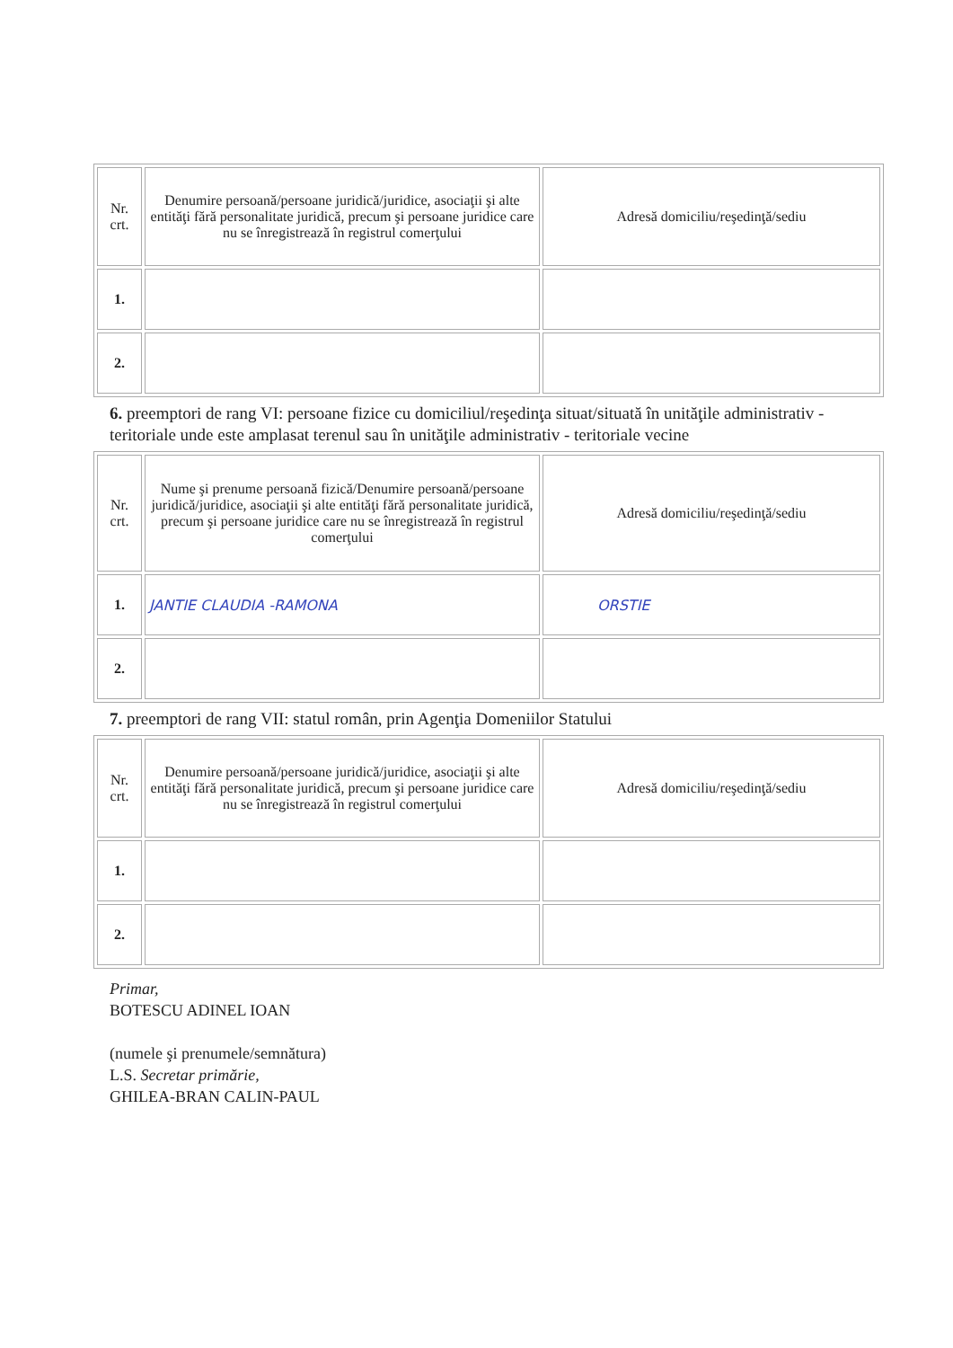| Nr. crt. | Denumire persoană/persoane juridică/juridice, asociaţii şi alte entităţi fără personalitate juridică, precum şi persoane juridice care nu se înregistrează în registrul comerţului | Adresă domiciliu/reşedinţă/sediu |
| --- | --- | --- |
| 1. | | |
| 2. | | |
6. preemptori de rang VI: persoane fizice cu domiciliul/reşedinţa situat/situată în unităţile administrativ - teritoriale unde este amplasat terenul sau în unităţile administrativ - teritoriale vecine
| Nr. crt. | Nume şi prenume persoană fizică/Denumire persoană/persoane juridică/juridice, asociaţii şi alte entităţi fără personalitate juridică, precum şi persoane juridice care nu se înregistrează în registrul comerţului | Adresă domiciliu/reşedinţă/sediu |
| --- | --- | --- |
| 1. | JANTIE CLAUDIA -RAMONA | ORSTIE |
| 2. | | |
7. preemptori de rang VII: statul român, prin Agenţia Domeniilor Statului
| Nr. crt. | Denumire persoană/persoane juridică/juridice, asociaţii şi alte entităţi fără personalitate juridică, precum şi persoane juridice care nu se înregistrează în registrul comerţului | Adresă domiciliu/reşedinţă/sediu |
| --- | --- | --- |
| 1. | | |
| 2. | | |
Primar,
BOTESCU ADINEL IOAN
(numele şi prenumele/semnătura)
L.S. Secretar primărie,
GHILEA-BRAN CALIN-PAUL